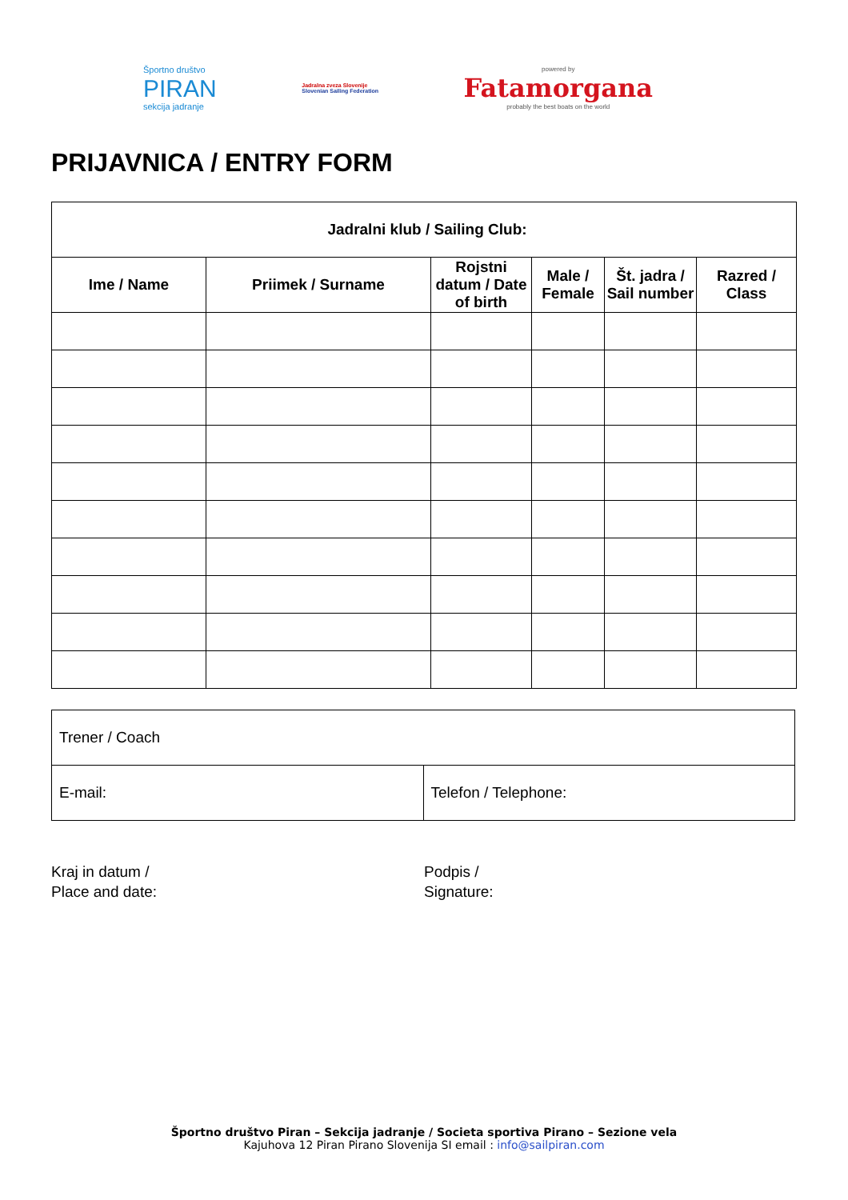Športno društvo
PIRAN
sekcija jadranje
Jadralna zveza Slovenije
Slovenian Sailing Federation
powered by
Fatamorgana
probably the best boats on the world
PRIJAVNICA / ENTRY FORM
| Jadralni klub / Sailing Club: | | | | | |
| --- | --- | --- | --- | --- | --- |
| Ime / Name | Priimek / Surname | Rojstni datum / Date of birth | Male / Female | Št. jadra / Sail number | Razred / Class |
| Trener / Coach | |
| E-mail: | Telefon / Telephone: |
Kraj in datum /
Place and date:
Podpis /
Signature:
Športno društvo Piran – Sekcija jadranje / Societa sportiva Pirano – Sezione vela
Kajuhova 12 Piran Pirano Slovenija SI email : info@sailpiran.com